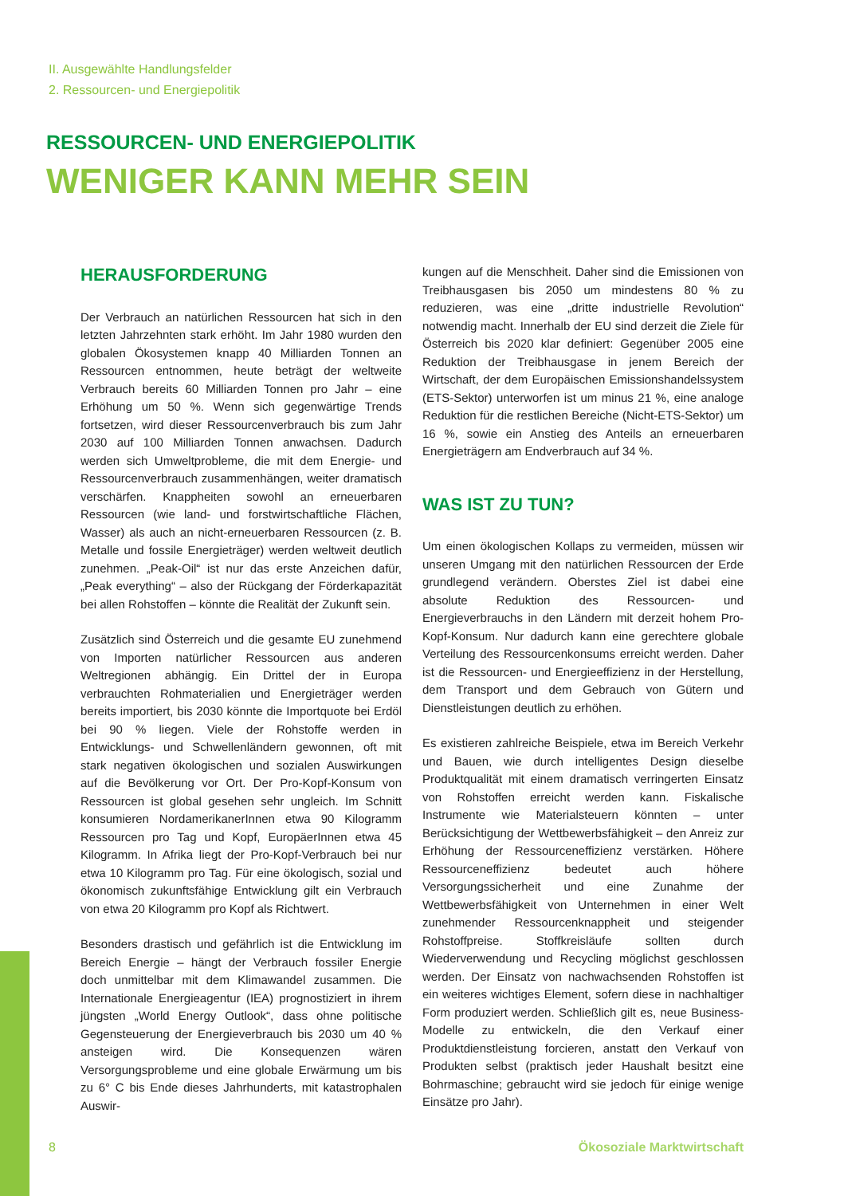II. Ausgewählte Handlungsfelder
2. Ressourcen- und Energiepolitik
RESSOURCEN- UND ENERGIEPOLITIK
WENIGER KANN MEHR SEIN
HERAUSFORDERUNG
Der Verbrauch an natürlichen Ressourcen hat sich in den letzten Jahrzehnten stark erhöht. Im Jahr 1980 wurden den globalen Ökosystemen knapp 40 Milliarden Tonnen an Ressourcen entnommen, heute beträgt der weltweite Verbrauch bereits 60 Milliarden Tonnen pro Jahr – eine Erhöhung um 50 %. Wenn sich gegenwärtige Trends fortsetzen, wird dieser Ressourcenverbrauch bis zum Jahr 2030 auf 100 Milliarden Tonnen anwachsen. Dadurch werden sich Umweltprobleme, die mit dem Energie- und Ressourcenverbrauch zusammenhängen, weiter dramatisch verschärfen. Knappheiten sowohl an erneuerbaren Ressourcen (wie land- und forstwirtschaftliche Flächen, Wasser) als auch an nicht-erneuerbaren Ressourcen (z. B. Metalle und fossile Energieträger) werden weltweit deutlich zunehmen. „Peak-Oil“ ist nur das erste Anzeichen dafür, „Peak everything“ – also der Rückgang der Förderkapazität bei allen Rohstoffen – könnte die Realität der Zukunft sein.
Zusätzlich sind Österreich und die gesamte EU zunehmend von Importen natürlicher Ressourcen aus anderen Weltregionen abhängig. Ein Drittel der in Europa verbrauchten Rohmaterialien und Energieträger werden bereits importiert, bis 2030 könnte die Importquote bei Erdöl bei 90 % liegen. Viele der Rohstoffe werden in Entwicklungs- und Schwellenländern gewonnen, oft mit stark negativen ökologischen und sozialen Auswirkungen auf die Bevölkerung vor Ort. Der Pro-Kopf-Konsum von Ressourcen ist global gesehen sehr ungleich. Im Schnitt konsumieren NordamerikanerInnen etwa 90 Kilogramm Ressourcen pro Tag und Kopf, EuropäerInnen etwa 45 Kilogramm. In Afrika liegt der Pro-Kopf-Verbrauch bei nur etwa 10 Kilogramm pro Tag. Für eine ökologisch, sozial und ökonomisch zukunftsfähige Entwicklung gilt ein Verbrauch von etwa 20 Kilogramm pro Kopf als Richtwert.
Besonders drastisch und gefährlich ist die Entwicklung im Bereich Energie – hängt der Verbrauch fossiler Energie doch unmittelbar mit dem Klimawandel zusammen. Die Internationale Energieagentur (IEA) prognostiziert in ihrem jüngsten „World Energy Outlook“, dass ohne politische Gegensteuerung der Energieverbrauch bis 2030 um 40 % ansteigen wird. Die Konsequenzen wären Versorgungsprobleme und eine globale Erwärmung um bis zu 6° C bis Ende dieses Jahrhunderts, mit katastrophalen Auswir-
kungen auf die Menschheit. Daher sind die Emissionen von Treibhausgasen bis 2050 um mindestens 80 % zu reduzieren, was eine „dritte industrielle Revolution“ notwendig macht. Innerhalb der EU sind derzeit die Ziele für Österreich bis 2020 klar definiert: Gegenüber 2005 eine Reduktion der Treibhausgase in jenem Bereich der Wirtschaft, der dem Europäischen Emissionshandelssystem (ETS-Sektor) unterworfen ist um minus 21 %, eine analoge Reduktion für die restlichen Bereiche (Nicht-ETS-Sektor) um 16 %, sowie ein Anstieg des Anteils an erneuerbaren Energieträgern am Endverbrauch auf 34 %.
WAS IST ZU TUN?
Um einen ökologischen Kollaps zu vermeiden, müssen wir unseren Umgang mit den natürlichen Ressourcen der Erde grundlegend verändern. Oberstes Ziel ist dabei eine absolute Reduktion des Ressourcen- und Energieverbrauchs in den Ländern mit derzeit hohem Pro-Kopf-Konsum. Nur dadurch kann eine gerechtere globale Verteilung des Ressourcenkonsums erreicht werden. Daher ist die Ressourcen- und Energieeffizienz in der Herstellung, dem Transport und dem Gebrauch von Gütern und Dienstleistungen deutlich zu erhöhen.
Es existieren zahlreiche Beispiele, etwa im Bereich Verkehr und Bauen, wie durch intelligentes Design dieselbe Produktqualität mit einem dramatisch verringerten Einsatz von Rohstoffen erreicht werden kann. Fiskalische Instrumente wie Materialsteuern könnten – unter Berücksichtigung der Wettbewerbsfähigkeit – den Anreiz zur Erhöhung der Ressourceneffizienz verstärken. Höhere Ressourceneffizienz bedeutet auch höhere Versorgungssicherheit und eine Zunahme der Wettbewerbsfähigkeit von Unternehmen in einer Welt zunehmender Ressourcenknappheit und steigender Rohstoffpreise. Stoffkreisläufe sollten durch Wiederverwendung und Recycling möglichst geschlossen werden. Der Einsatz von nachwachsenden Rohstoffen ist ein weiteres wichtiges Element, sofern diese in nachhaltiger Form produziert werden. Schließlich gilt es, neue Business-Modelle zu entwickeln, die den Verkauf einer Produktdienstleistung forcieren, anstatt den Verkauf von Produkten selbst (praktisch jeder Haushalt besitzt eine Bohrmaschine; gebraucht wird sie jedoch für einige wenige Einsätze pro Jahr).
8 Ökosoziale Marktwirtschaft